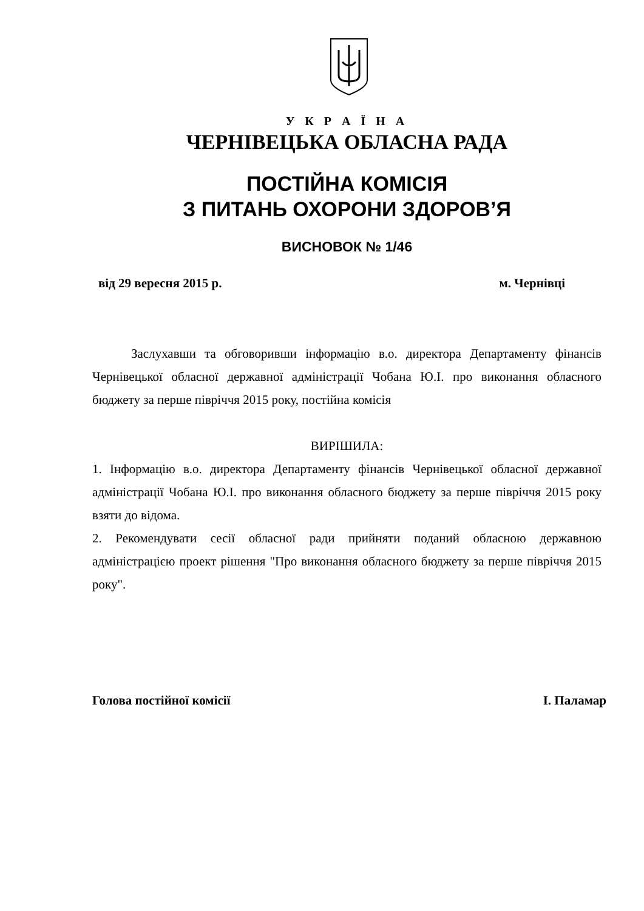У К Р А Ї Н А
ЧЕРНІВЕЦЬКА ОБЛАСНА РАДА
ПОСТІЙНА КОМІСІЯ
З ПИТАНЬ ОХОРОНИ ЗДОРОВ’Я
ВИСНОВОК № 1/46
від 29 вересня 2015 р. м. Чернівці
Заслухавши та обговоривши інформацію в.о. директора Департаменту фінансів Чернівецької обласної державної адміністрації Чобана Ю.І. про виконання обласного бюджету за перше півріччя 2015 року, постійна комісія
ВИРІШИЛА:
1. Інформацію в.о. директора Департаменту фінансів Чернівецької обласної державної адміністрації Чобана Ю.І. про виконання обласного бюджету за перше півріччя 2015 року взяти до відома.
2. Рекомендувати сесії обласної ради прийняти поданий обласною державною адміністрацією проект рішення "Про виконання обласного бюджету за перше півріччя 2015 року".
Голова постійної комісії І. Паламар